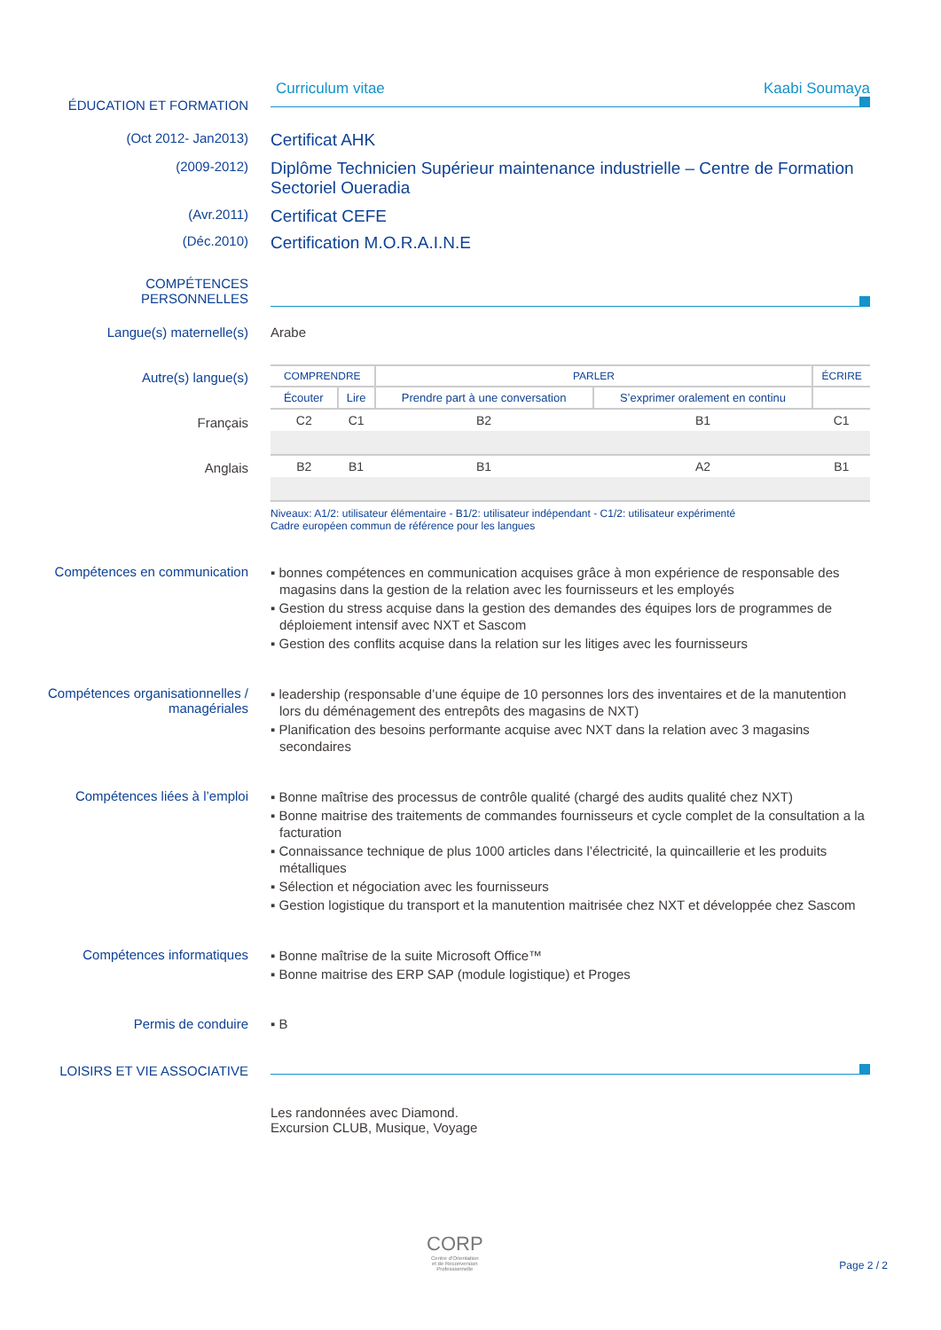ÉDUCATION ET FORMATION
Curriculum vitae Kaabi Soumaya
(Oct 2012- Jan2013)
Certificat AHK
(2009-2012)
Diplôme Technicien Supérieur maintenance industrielle – Centre de Formation Sectoriel Oueradia
(Avr.2011)
Certificat CEFE
(Déc.2010)
Certification M.O.R.A.I.N.E
COMPÉTENCES
PERSONNELLES
Langue(s) maternelle(s) Arabe
Autre(s) langue(s)
Français
Anglais
| COMPRENDRE | | PARLER | | ÉCRIRE |
| --- | --- | --- | --- | --- |
| Écouter | Lire | Prendre part à une conversation | S’exprimer oralement en continu | |
| C2 | C1 | B2 | B1 | C1 |
| B2 | B1 | B1 | A2 | B1 |
Niveaux: A1/2: utilisateur élémentaire - B1/2: utilisateur indépendant - C1/2: utilisateur expérimenté
Cadre européen commun de référence pour les langues
Compétences en communication
▪ bonnes compétences en communication acquises grâce à mon expérience de responsable des magasins dans la gestion de la relation avec les fournisseurs et les employés
▪ Gestion du stress acquise dans la gestion des demandes des équipes lors de programmes de déploiement intensif avec NXT et Sascom
▪ Gestion des conflits acquise dans la relation sur les litiges avec les fournisseurs
Compétences organisationnelles / managériales
▪ leadership (responsable d’une équipe de 10 personnes lors des inventaires et de la manutention lors du déménagement des entrepôts des magasins de NXT)
▪ Planification des besoins performante acquise avec NXT dans la relation avec 3 magasins secondaires
Compétences liées à l’emploi
▪ Bonne maîtrise des processus de contrôle qualité (chargé des audits qualité chez NXT)
▪ Bonne maitrise des traitements de commandes fournisseurs et cycle complet de la consultation a la facturation
▪ Connaissance technique de plus 1000 articles dans l’électricité, la quincaillerie et les produits métalliques
▪ Sélection et négociation avec les fournisseurs
▪ Gestion logistique du transport et la manutention maitrisée chez NXT et développée chez Sascom
Compétences informatiques
▪ Bonne maîtrise de la suite Microsoft Office™
▪ Bonne maitrise des ERP SAP (module logistique) et Proges
Permis de conduire ▪ B
LOISIRS ET VIE ASSOCIATIVE
Les randonnées avec Diamond.
Excursion CLUB, Musique, Voyage
CORP
Centre d'Orientation
et de Reconversion
Professionnelle
Page 2 / 2